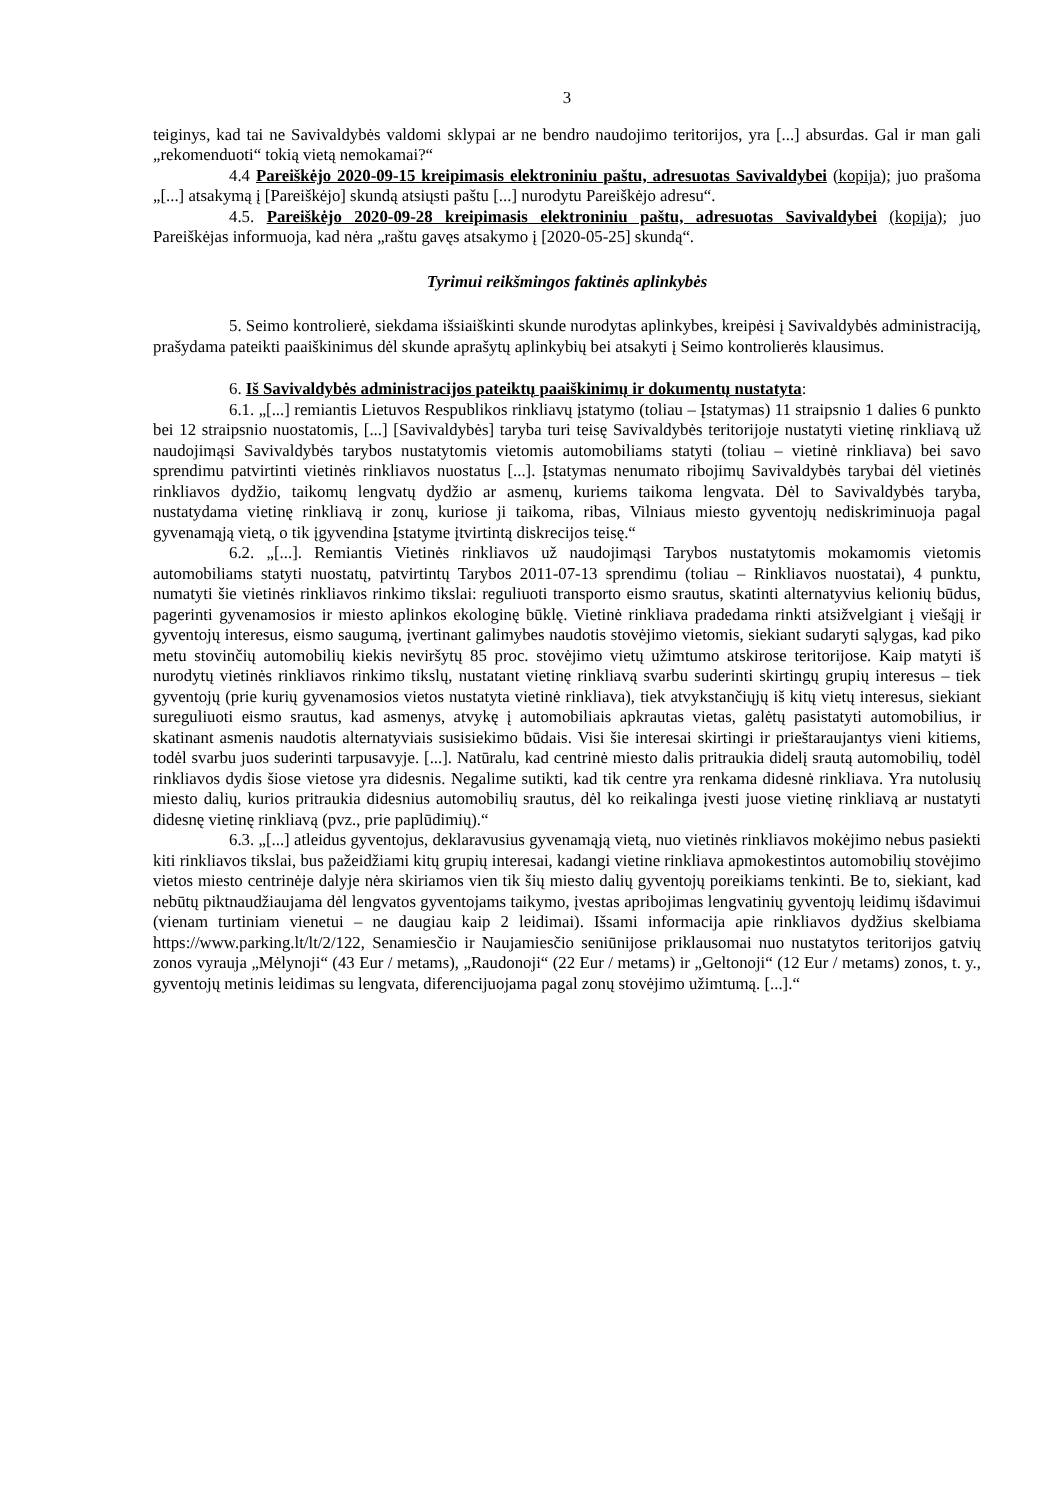3
teiginys, kad tai ne Savivaldybės valdomi sklypai ar ne bendro naudojimo teritorijos, yra [...] absurdas. Gal ir man gali „rekomenduoti“ tokią vietą nemokamai?“
4.4 Pareiškėjo 2020-09-15 kreipimasis elektroniniu paštu, adresuotas Savivaldybei (kopija); juo prašoma „[...] atsakymą į [Pareiškėjo] skundą atsiųsti paštu [...] nurodytu Pareiškėjo adresu“.
4.5. Pareiškėjo 2020-09-28 kreipimasis elektroniniu paštu, adresuotas Savivaldybei (kopija); juo Pareiškėjas informuoja, kad nėra „raštu gavęs atsakymo į [2020-05-25] skundą“.
Tyrimui reikšmingos faktinės aplinkybės
5. Seimo kontrolierė, siekdama išsiaiškinti skunde nurodytas aplinkybes, kreipėsi į Savivaldybės administraciją, prašydama pateikti paaiškinimus dėl skunde aprašytų aplinkybių bei atsakyti į Seimo kontrolierės klausimus.
6. Iš Savivaldybės administracijos pateiktų paaiškinimų ir dokumentų nustatyta:
6.1. „[...] remiantis Lietuvos Respublikos rinkliavų įstatymo (toliau – Įstatymas) 11 straipsnio 1 dalies 6 punkto bei 12 straipsnio nuostatomis, [...] [Savivaldybės] taryba turi teisę Savivaldybės teritorijoje nustatyti vietinę rinkliavą už naudojimąsi Savivaldybės tarybos nustatytomis vietomis automobiliams statyti (toliau – vietinė rinkliava) bei savo sprendimu patvirtinti vietinės rinkliavos nuostatus [...]. Įstatymas nenumato ribojimų Savivaldybės tarybai dėl vietinės rinkliavos dydžio, taikomų lengvatų dydžio ar asmenų, kuriems taikoma lengvata. Dėl to Savivaldybės taryba, nustatydama vietinę rinkliavą ir zonų, kuriose ji taikoma, ribas, Vilniaus miesto gyventojų nediskriminuoja pagal gyvenamąją vietą, o tik įgyvendina Įstatyme įtvirtintą diskrecijos teisę.“
6.2. „[...]. Remiantis Vietinės rinkliavos už naudojimąsi Tarybos nustatytomis mokamomis vietomis automobiliams statyti nuostatų, patvirtintų Tarybos 2011-07-13 sprendimu (toliau – Rinkliavos nuostatai), 4 punktu, numatyti šie vietinės rinkliavos rinkimo tikslai: reguliuoti transporto eismo srautus, skatinti alternatyvius kelionių būdus, pagerinti gyvenamosios ir miesto aplinkos ekologinę būklę. Vietinė rinkliava pradedama rinkti atsižvelgiant į viešąjį ir gyventojų interesus, eismo saugumą, įvertinant galimybes naudotis stovėjimo vietomis, siekiant sudaryti sąlygas, kad piko metu stovinčių automobilių kiekis neviršytų 85 proc. stovėjimo vietų užimtumo atskirose teritorijose. Kaip matyti iš nurodytų vietinės rinkliavos rinkimo tikslų, nustatant vietinę rinkliavą svarbu suderinti skirtingų grupių interesus – tiek gyventojų (prie kurių gyvenamosios vietos nustatyta vietinė rinkliava), tiek atvykstančiųjų iš kitų vietų interesus, siekiant sureguliuoti eismo srautus, kad asmenys, atvykę į automobiliais apkrautas vietas, galėtų pasistatyti automobilius, ir skatinant asmenis naudotis alternatyviais susisiekimo būdais. Visi šie interesai skirtingi ir prieštaraujantys vieni kitiems, todėl svarbu juos suderinti tarpusavyje. [...]. Natūralu, kad centrinė miesto dalis pritraukia didelį srautą automobilių, todėl rinkliavos dydis šiose vietose yra didesnis. Negalime sutikti, kad tik centre yra renkama didesnė rinkliava. Yra nutolusių miesto dalių, kurios pritraukia didesnius automobilių srautus, dėl ko reikalinga įvesti juose vietinę rinkliavą ar nustatyti didesnę vietinę rinkliavą (pvz., prie paplūdimių).“
6.3. „[...] atleidus gyventojus, deklaravusius gyvenamąją vietą, nuo vietinės rinkliavos mokėjimo nebus pasiekti kiti rinkliavos tikslai, bus pažeidžiami kitų grupių interesai, kadangi vietine rinkliava apmokestintos automobilių stovėjimo vietos miesto centrinėje dalyje nėra skiriamos vien tik šių miesto dalių gyventojų poreikiams tenkinti. Be to, siekiant, kad nebūtų piktnaudžiaujama dėl lengvatos gyventojams taikymo, įvestas apribojimas lengvatinių gyventojų leidimų išdavimui (vienam turtiniam vienetui – ne daugiau kaip 2 leidimai). Išsami informacija apie rinkliavos dydžius skelbiama https://www.parking.lt/lt/2/122, Senamiesčio ir Naujamiesčio seniūnijose priklausomai nuo nustatytos teritorijos gatvių zonos vyrauja „Mėlynoji“ (43 Eur / metams), „Raudonoji“ (22 Eur / metams) ir „Geltonoji“ (12 Eur / metams) zonos, t. y., gyventojų metinis leidimas su lengvata, diferencijuojama pagal zonų stovėjimo užimtumą. [...].“